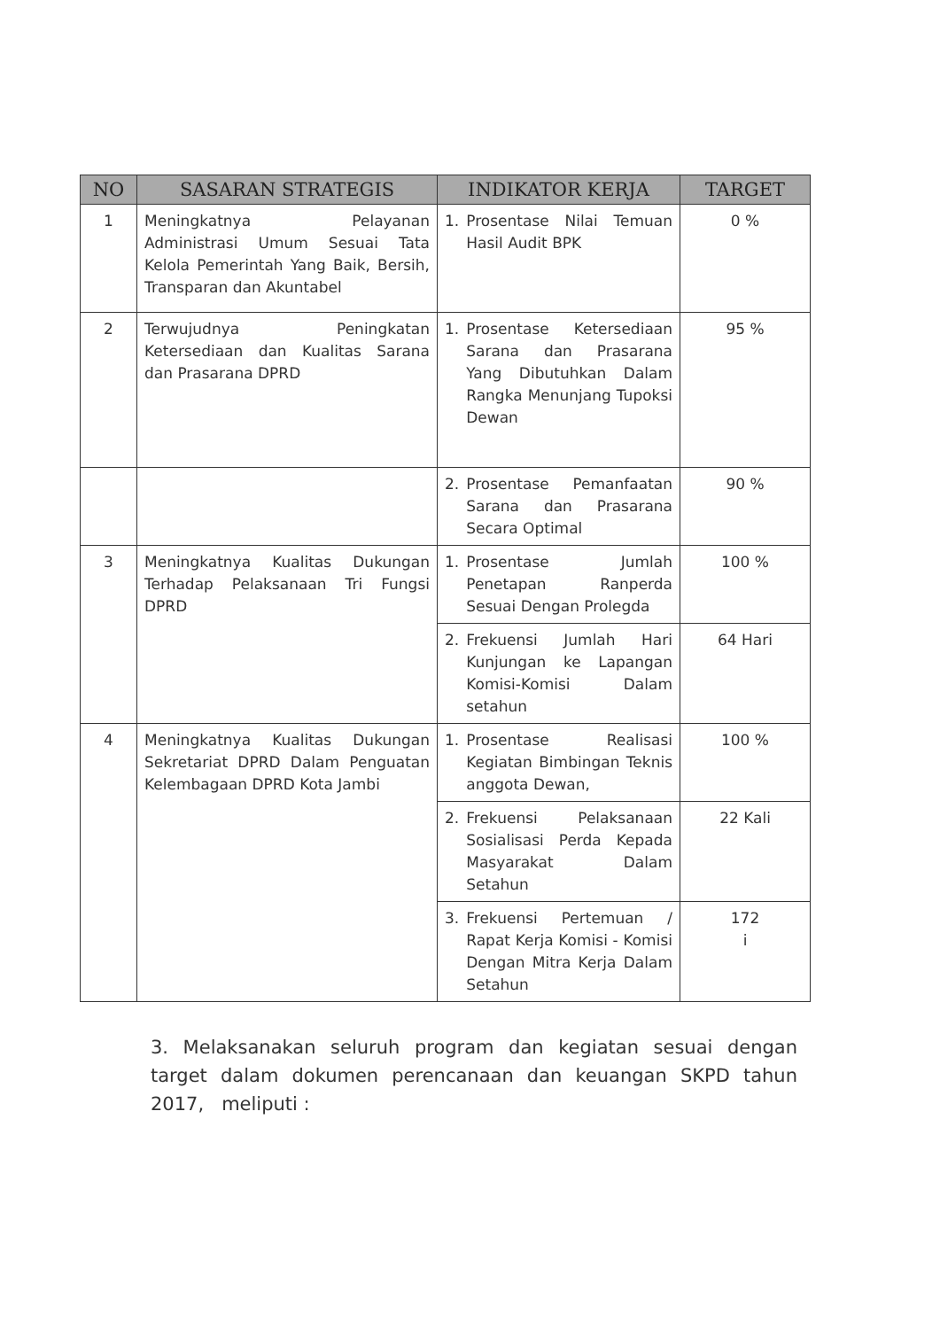| NO | SASARAN STRATEGIS | INDIKATOR KERJA | TARGET |
| --- | --- | --- | --- |
| 1 | Meningkatnya Pelayanan Administrasi Umum Sesuai Tata Kelola Pemerintah Yang Baik, Bersih, Transparan dan Akuntabel | 1. Prosentase Nilai Temuan Hasil Audit BPK | 0 % |
| 2 | Terwujudnya Peningkatan Ketersediaan dan Kualitas Sarana dan Prasarana DPRD | 1. Prosentase Ketersediaan Sarana dan Prasarana Yang Dibutuhkan Dalam Rangka Menunjang Tupoksi Dewan | 95 % |
| | | 2. Prosentase Pemanfaatan Sarana dan Prasarana Secara Optimal | 90 % |
| 3 | Meningkatnya Kualitas Dukungan Terhadap Pelaksanaan Tri Fungsi DPRD | 1. Prosentase Jumlah Penetapan Ranperda Sesuai Dengan Prolegda | 100 % |
| | | 2. Frekuensi Jumlah Hari Kunjungan ke Lapangan Komisi-Komisi Dalam setahun | 64 Hari |
| 4 | Meningkatnya Kualitas Dukungan Sekretariat DPRD Dalam Penguatan Kelembagaan DPRD Kota Jambi | 1. Prosentase Realisasi Kegiatan Bimbingan Teknis anggota Dewan, | 100 % |
| | | 2. Frekuensi Pelaksanaan Sosialisasi Perda Kepada Masyarakat Dalam Setahun | 22 Kali |
| | | 3. Frekuensi Pertemuan / Rapat Kerja Komisi - Komisi Dengan Mitra Kerja Dalam Setahun | 172 i |
3. Melaksanakan seluruh program dan kegiatan sesuai dengan target dalam dokumen perencanaan dan keuangan SKPD tahun 2017, meliputi :